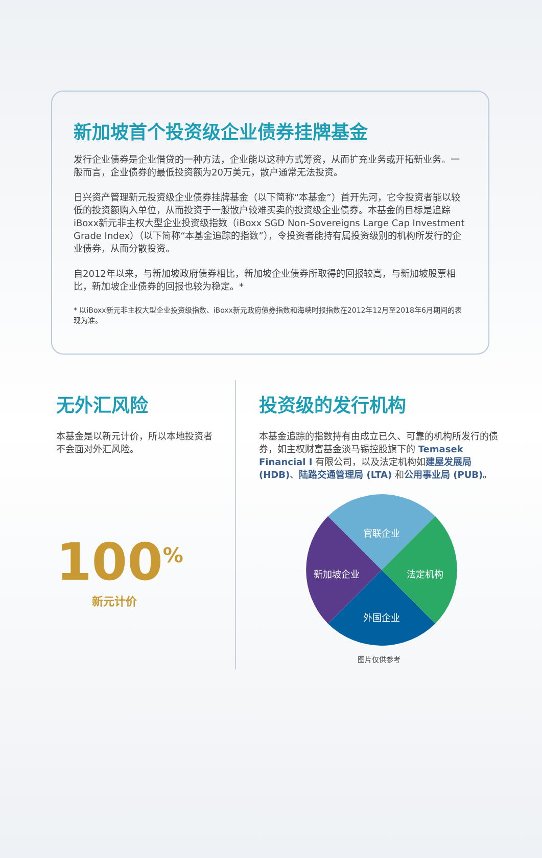新加坡首个投资级企业债券挂牌基金
发行企业债券是企业借贷的一种方法，企业能以这种方式筹资，从而扩充业务或开拓新业务。一般而言，企业债券的最低投资额为20万美元，散户通常无法投资。
日兴资产管理新元投资级企业债券挂牌基金（以下简称“本基金”）首开先河，它令投资者能以较低的投资额购入单位，从而投资于一般散户较难买卖的投资级企业债券。本基金的目标是追踪iBoxx新元非主权大型企业投资级指数（iBoxx SGD Non-Sovereigns Large Cap Investment Grade Index）（以下简称“本基金追踪的指数”），令投资者能持有属投资级别的机构所发行的企业债券，从而分散投资。
自2012年以来，与新加坡政府债券相比，新加坡企业债券所取得的回报较高，与新加坡股票相比，新加坡企业债券的回报也较为稳定。*
* 以iBoxx新元非主权大型企业投资级指数、iBoxx新元政府债券指数和海峡时报指数在2012年12月至2018年6月期间的表现为准。
无外汇风险
本基金是以新元计价，所以本地投资者不会面对外汇风险。
100<sup>%</sup>
新元计价
投资级的发行机构
本基金追踪的指数持有由成立已久、可靠的机构所发行的债券，如主权财富基金淡马锡控股旗下的 Temasek Financial I 有限公司，以及法定机构如建屋发展局 (HDB)、陆路交通管理局 (LTA) 和公用事业局 (PUB)。
官联企业
法定机构
外国企业
新加坡企业
图片仅供参考